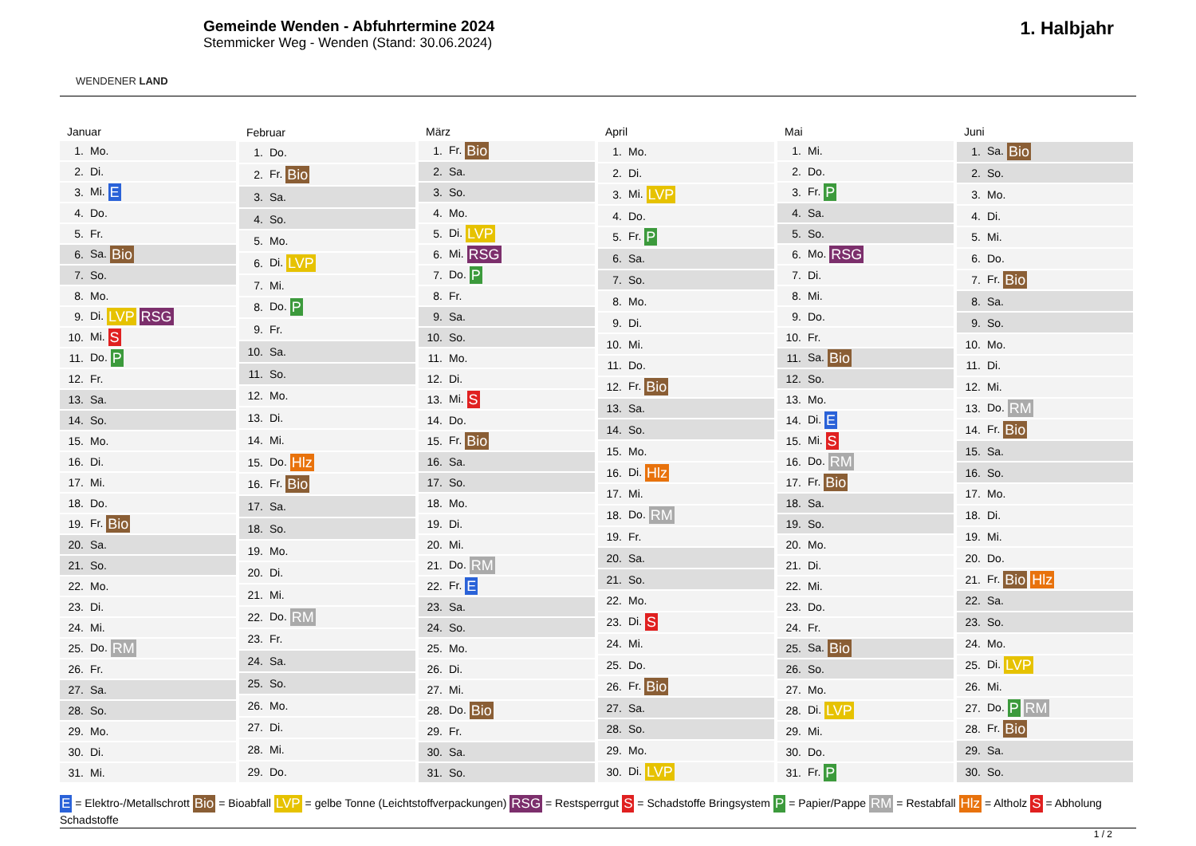WENDENER LAND
Gemeinde Wenden - Abfuhrtermine 2024
Stemmicker Weg - Wenden (Stand: 30.06.2024)
1. Halbjahr
| Januar | |
| --- | --- |
| 1. | Mo. |
| 2. | Di. |
| 3. | Mi. E |
| 4. | Do. |
| 5. | Fr. |
| 6. | Sa. Bio |
| 7. | So. |
| 8. | Mo. |
| 9. | Di. LVP RSG |
| 10. | Mi. S |
| 11. | Do. P |
| 12. | Fr. |
| 13. | Sa. |
| 14. | So. |
| 15. | Mo. |
| 16. | Di. |
| 17. | Mi. |
| 18. | Do. |
| 19. | Fr. Bio |
| 20. | Sa. |
| 21. | So. |
| 22. | Mo. |
| 23. | Di. |
| 24. | Mi. |
| 25. | Do. RM |
| 26. | Fr. |
| 27. | Sa. |
| 28. | So. |
| 29. | Mo. |
| 30. | Di. |
| 31. | Mi. |
| Februar | |
| --- | --- |
| 1. | Do. |
| 2. | Fr. Bio |
| 3. | Sa. |
| 4. | So. |
| 5. | Mo. |
| 6. | Di. LVP |
| 7. | Mi. |
| 8. | Do. P |
| 9. | Fr. |
| 10. | Sa. |
| 11. | So. |
| 12. | Mo. |
| 13. | Di. |
| 14. | Mi. |
| 15. | Do. Hlz |
| 16. | Fr. Bio |
| 17. | Sa. |
| 18. | So. |
| 19. | Mo. |
| 20. | Di. |
| 21. | Mi. |
| 22. | Do. RM |
| 23. | Fr. |
| 24. | Sa. |
| 25. | So. |
| 26. | Mo. |
| 27. | Di. |
| 28. | Mi. |
| 29. | Do. |
| März | |
| --- | --- |
| 1. | Fr. Bio |
| 2. | Sa. |
| 3. | So. |
| 4. | Mo. |
| 5. | Di. LVP |
| 6. | Mi. RSG |
| 7. | Do. P |
| 8. | Fr. |
| 9. | Sa. |
| 10. | So. |
| 11. | Mo. |
| 12. | Di. |
| 13. | Mi. S |
| 14. | Do. |
| 15. | Fr. Bio |
| 16. | Sa. |
| 17. | So. |
| 18. | Mo. |
| 19. | Di. |
| 20. | Mi. |
| 21. | Do. RM |
| 22. | Fr. E |
| 23. | Sa. |
| 24. | So. |
| 25. | Mo. |
| 26. | Di. |
| 27. | Mi. |
| 28. | Do. Bio |
| 29. | Fr. |
| 30. | Sa. |
| 31. | So. |
| April | |
| --- | --- |
| 1. | Mo. |
| 2. | Di. |
| 3. | Mi. LVP |
| 4. | Do. |
| 5. | Fr. P |
| 6. | Sa. |
| 7. | So. |
| 8. | Mo. |
| 9. | Di. |
| 10. | Mi. |
| 11. | Do. |
| 12. | Fr. Bio |
| 13. | Sa. |
| 14. | So. |
| 15. | Mo. |
| 16. | Di. Hlz |
| 17. | Mi. |
| 18. | Do. RM |
| 19. | Fr. |
| 20. | Sa. |
| 21. | So. |
| 22. | Mo. |
| 23. | Di. S |
| 24. | Mi. |
| 25. | Do. |
| 26. | Fr. Bio |
| 27. | Sa. |
| 28. | So. |
| 29. | Mo. |
| 30. | Di. LVP |
| Mai | |
| --- | --- |
| 1. | Mi. |
| 2. | Do. |
| 3. | Fr. P |
| 4. | Sa. |
| 5. | So. |
| 6. | Mo. RSG |
| 7. | Di. |
| 8. | Mi. |
| 9. | Do. |
| 10. | Fr. |
| 11. | Sa. Bio |
| 12. | So. |
| 13. | Mo. |
| 14. | Di. E |
| 15. | Mi. S |
| 16. | Do. RM |
| 17. | Fr. Bio |
| 18. | Sa. |
| 19. | So. |
| 20. | Mo. |
| 21. | Di. |
| 22. | Mi. |
| 23. | Do. |
| 24. | Fr. |
| 25. | Sa. Bio |
| 26. | So. |
| 27. | Mo. |
| 28. | Di. LVP |
| 29. | Mi. |
| 30. | Do. |
| 31. | Fr. P |
| Juni | |
| --- | --- |
| 1. | Sa. Bio |
| 2. | So. |
| 3. | Mo. |
| 4. | Di. |
| 5. | Mi. |
| 6. | Do. |
| 7. | Fr. Bio |
| 8. | Sa. |
| 9. | So. |
| 10. | Mo. |
| 11. | Di. |
| 12. | Mi. |
| 13. | Do. RM |
| 14. | Fr. Bio |
| 15. | Sa. |
| 16. | So. |
| 17. | Mo. |
| 18. | Di. |
| 19. | Mi. |
| 20. | Do. |
| 21. | Fr. Bio Hlz |
| 22. | Sa. |
| 23. | So. |
| 24. | Mo. |
| 25. | Di. LVP |
| 26. | Mi. |
| 27. | Do. P RM |
| 28. | Fr. Bio |
| 29. | Sa. |
| 30. | So. |
E = Elektro-/Metallschrott Bio = Bioabfall LVP = gelbe Tonne (Leichtstoffverpackungen) RSG = Restsperrgut S = Schadstoffe Bringsystem P = Papier/Pappe RM = Restabfall Hlz = Altholz S = Abholung Schadstoffe
1 / 2